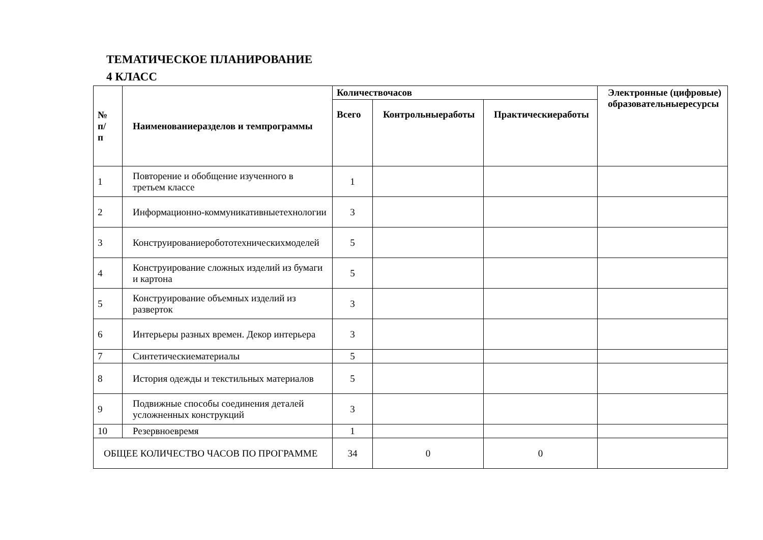ТЕМАТИЧЕСКОЕ ПЛАНИРОВАНИЕ
4 КЛАСС
| № п/ п | Наименованиеразделов и темпрограммы | Количествочасов | | | Электронные (цифровые) образовательныересурсы |
| --- | --- | --- | --- | --- | --- |
| | | Всего | Контрольныеработы | Практическиеработы | |
| 1 | Повторение и обобщение изученного в третьем классе | 1 | | | |
| 2 | Информационно-коммуникативныетехнологии | 3 | | | |
| 3 | Конструированиеробототехническихмоделей | 5 | | | |
| 4 | Конструирование сложных изделий из бумаги и картона | 5 | | | |
| 5 | Конструирование объемных изделий из разверток | 3 | | | |
| 6 | Интерьеры разных времен. Декор интерьера | 3 | | | |
| 7 | Синтетическиематериалы | 5 | | | |
| 8 | История одежды и текстильных материалов | 5 | | | |
| 9 | Подвижные способы соединения деталей усложненных конструкций | 3 | | | |
| 10 | Резервноевремя | 1 | | | |
| ОБЩЕЕ КОЛИЧЕСТВО ЧАСОВ ПО ПРОГРАММЕ | | 34 | 0 | 0 | |